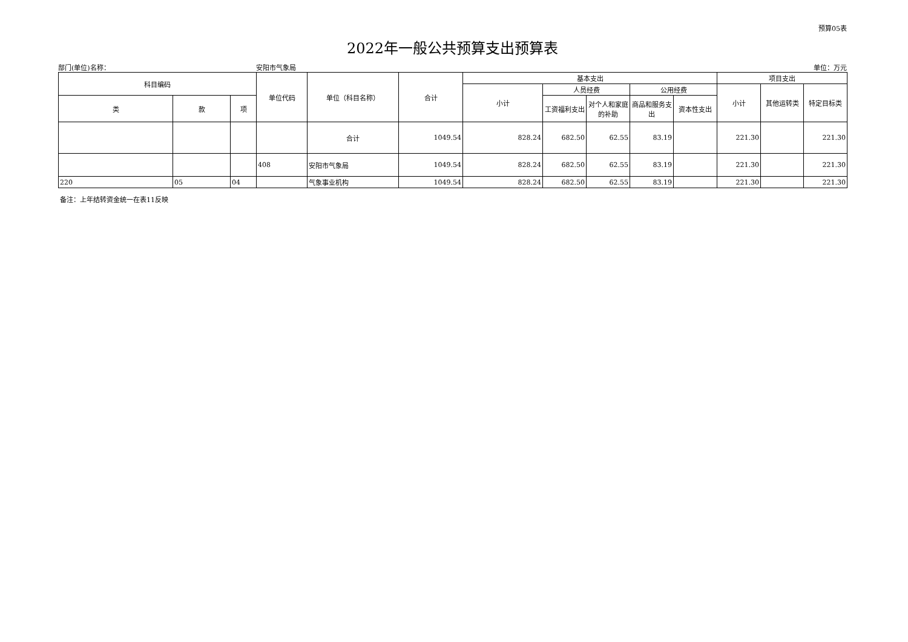预算05表
2022年一般公共预算支出预算表
部门(单位)名称： 安阳市气象局 单位：万元
| 科目编码 | | | 单位代码 | 单位（科目名称） | 合计 | 基本支出 | | | | | 项目支出 | | |
| --- | --- | --- | --- | --- | --- | --- | --- | --- | --- | --- | --- | --- | --- |
| | | | | | | 小计 | 人员经费 | | 公用经费 | | 小计 | 其他运转类 | 特定目标类 |
| 类 | 款 | 项 | | | | | 工资福利支出 | 对个人和家庭的补助 | 商品和服务支出 | 资本性支出 | | | |
| | | | | 合计 | 1049.54 | 828.24 | 682.50 | 62.55 | 83.19 | | 221.30 | | 221.30 |
| | | | 408 | 安阳市气象局 | 1049.54 | 828.24 | 682.50 | 62.55 | 83.19 | | 221.30 | | 221.30 |
| 220 | 05 | 04 | | 气象事业机构 | 1049.54 | 828.24 | 682.50 | 62.55 | 83.19 | | 221.30 | | 221.30 |
备注：上年结转资金统一在表11反映